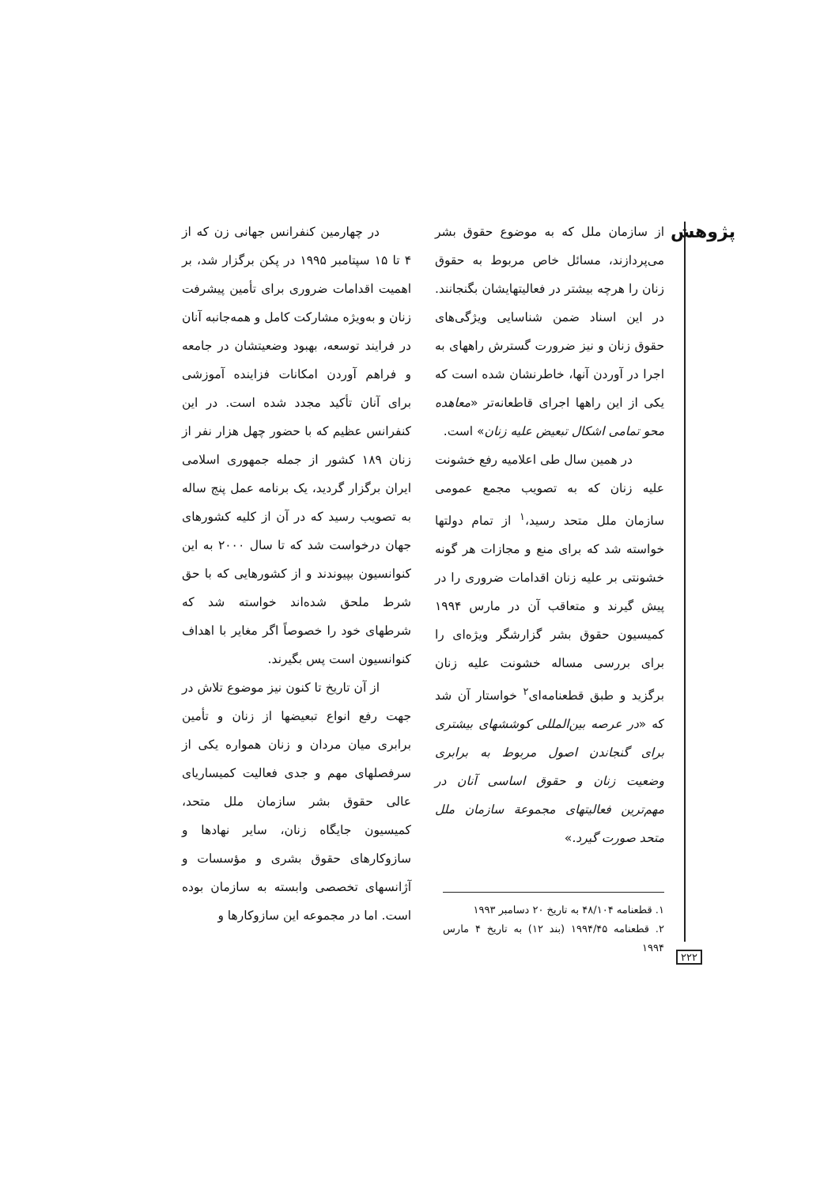پژوهش
از سازمان ملل که به موضوع حقوق بشر می‌پردازند، مسائل خاص مربوط به حقوق زنان را هرچه بیشتر در فعالیتهایشان بگنجانند. در این اسناد ضمن شناسایی ویژگی‌های حقوق زنان و نیز ضرورت گسترش راههای به اجرا در آوردن آنها، خاطرنشان شده است که یکی از این راهها اجرای قاطعانه‌تر «معاهده محو تمامی اشکال تبعیض علیه زنان» است.
در همین سال طی اعلامیه رفع خشونت علیه زنان که به تصویب مجمع عمومی سازمان ملل متحد رسید،<sup>۱</sup> از تمام دولتها خواسته شد که برای منع و مجازات هر گونه خشونتی بر علیه زنان اقدامات ضروری را در پیش گیرند و متعاقب آن در مارس ۱۹۹۴ کمیسیون حقوق بشر گزارشگر ویژه‌ای را برای بررسی مساله خشونت علیه زنان برگزید و طبق قطعنامه‌ای<sup>۲</sup> خواستار آن شد که «در عرصه بین‌المللی کوششهای بیشتری برای گنجاندن اصول مربوط به برابری وضعیت زنان و حقوق اساسی آنان در مهم‌ترین فعالیتهای مجموعة سازمان ملل متحد صورت گیرد.»
۱. قطعنامه ۴۸/۱۰۴ به تاریخ ۲۰ دسامبر ۱۹۹۳
۲. قطعنامه ۱۹۹۴/۴۵ (بند ۱۲) به تاریخ ۴ مارس ۱۹۹۴
در چهارمین کنفرانس جهانی زن که از ۴ تا ۱۵ سپتامبر ۱۹۹۵ در پکن برگزار شد، بر اهمیت اقدامات ضروری برای تأمین پیشرفت زنان و به‌ویژه مشارکت کامل و همه‌جانبه آنان در فرایند توسعه، بهبود وضعیتشان در جامعه و فراهم آوردن امکانات فزاینده آموزشی برای آنان تأکید مجدد شده است. در این کنفرانس عظیم که با حضور چهل هزار نفر از زنان ۱۸۹ کشور از جمله جمهوری اسلامی ایران برگزار گردید، یک برنامه عمل پنج ساله به تصویب رسید که در آن از کلیه کشورهای جهان درخواست شد که تا سال ۲۰۰۰ به این کنوانسیون بپیوندند و از کشورهایی که با حق شرط ملحق شده‌اند خواسته شد که شرطهای خود را خصوصاً اگر مغایر با اهداف کنوانسیون است پس بگیرند.
از آن تاریخ تا کنون نیز موضوع تلاش در جهت رفع انواع تبعیضها از زنان و تأمین برابری میان مردان و زنان همواره یکی از سرفصلهای مهم و جدی فعالیت کمیساریای عالی حقوق بشر سازمان ملل متحد، کمیسیون جایگاه زنان، سایر نهادها و سازوکارهای حقوق بشری و مؤسسات و آژانسهای تخصصی وابسته به سازمان بوده است. اما در مجموعه این سازوکارها و
۲۲۲